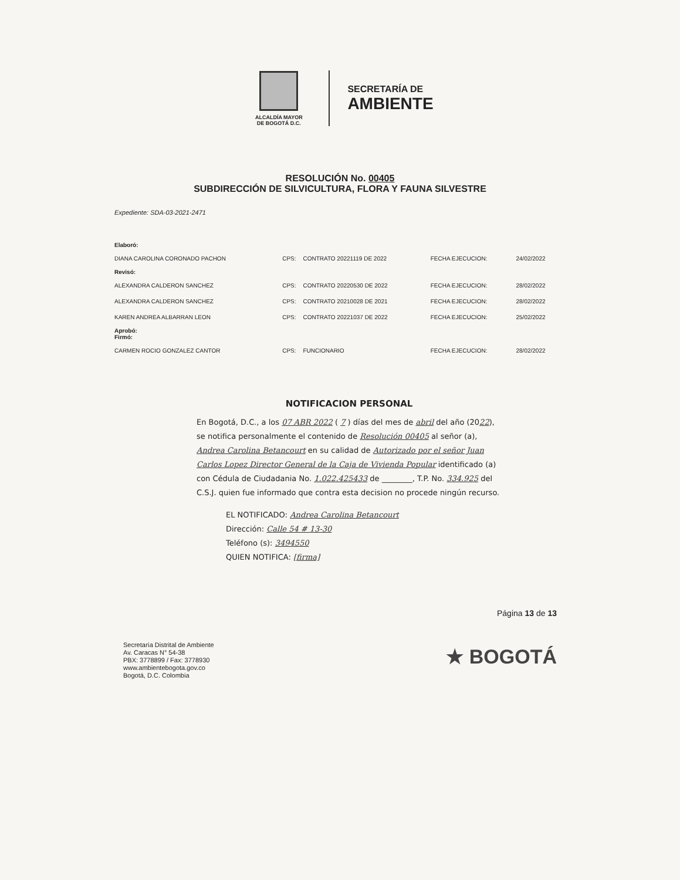ALCALDÍA MAYOR
DE BOGOTÁ D.C.
SECRETARÍA DE
AMBIENTE
RESOLUCIÓN No. 00405
SUBDIRECCIÓN DE SILVICULTURA, FLORA Y FAUNA SILVESTRE
Expediente: SDA-03-2021-2471
| Elaboró: | | | | |
| DIANA CAROLINA CORONADO PACHON | CPS: | CONTRATO 20221119 DE 2022 | FECHA EJECUCION: | 24/02/2022 |
| Revisó: | | | | |
| ALEXANDRA CALDERON SANCHEZ | CPS: | CONTRATO 20220530 DE 2022 | FECHA EJECUCION: | 28/02/2022 |
| ALEXANDRA CALDERON SANCHEZ | CPS: | CONTRATO 20210028 DE 2021 | FECHA EJECUCION: | 28/02/2022 |
| KAREN ANDREA ALBARRAN LEON | CPS: | CONTRATO 20221037 DE 2022 | FECHA EJECUCION: | 25/02/2022 |
| Aprobó: Firmó: | | | | |
| CARMEN ROCIO GONZALEZ CANTOR | CPS: | FUNCIONARIO | FECHA EJECUCION: | 28/02/2022 |
NOTIFICACION PERSONAL
En Bogotá, D.C., a los 07 ABR 2022 ( 7 ) días del mes de abril del año (2022), se notifica personalmente el contenido de Resolución 00405 al señor (a), Andrea Carolina Betancourt en su calidad de Autorizado por el señor Juan Carlos Lopez Director General de la Caja de Vivienda Popular identificado (a) con Cédula de Ciudadania No. 1.022.425433 de ________, T.P. No. 334.925 del C.S.J. quien fue informado que contra esta decision no procede ningún recurso.
EL NOTIFICADO: Andrea Carolina Betancourt
Dirección: Calle 54 # 13-30
Teléfono (s): 3494550
QUIEN NOTIFICA: [firma]
Página 13 de 13
Secretaría Distrital de Ambiente
Av. Caracas N° 54-38
PBX: 3778899 / Fax: 3778930
www.ambientebogota.gov.co
Bogotá, D.C. Colombia
★ BOGOTÁ